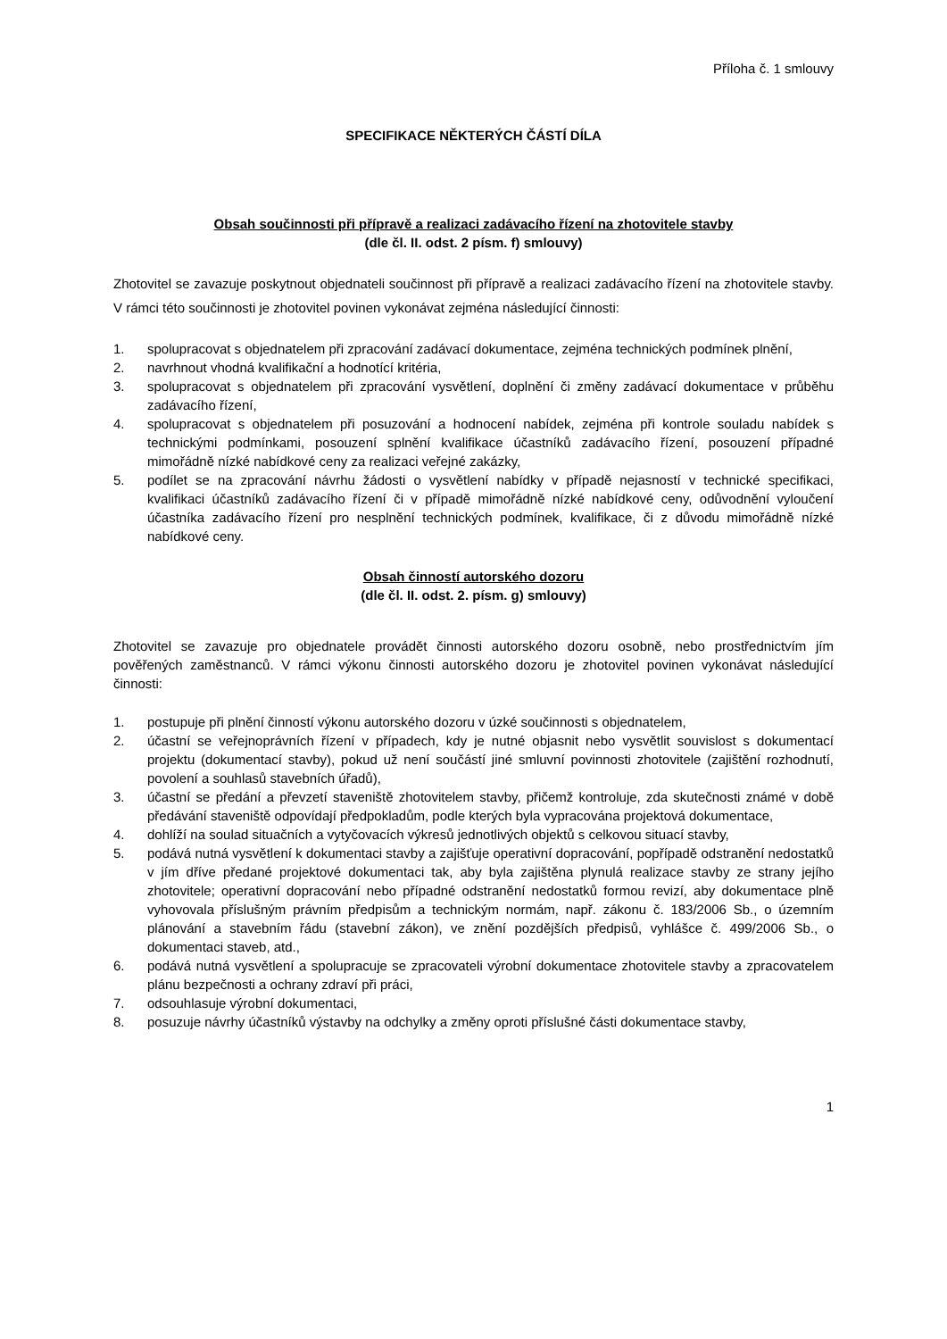Příloha č. 1 smlouvy
SPECIFIKACE NĚKTERÝCH ČÁSTÍ DÍLA
Obsah součinnosti při přípravě a realizaci zadávacího řízení na zhotovitele stavby
(dle čl. II. odst. 2 písm. f) smlouvy)
Zhotovitel se zavazuje poskytnout objednateli součinnost při přípravě a realizaci zadávacího řízení na zhotovitele stavby. V rámci této součinnosti je zhotovitel povinen vykonávat zejména následující činnosti:
1. spolupracovat s objednatelem při zpracování zadávací dokumentace, zejména technických podmínek plnění,
2. navrhnout vhodná kvalifikační a hodnotící kritéria,
3. spolupracovat s objednatelem při zpracování vysvětlení, doplnění či změny zadávací dokumentace v průběhu zadávacího řízení,
4. spolupracovat s objednatelem při posuzování a hodnocení nabídek, zejména při kontrole souladu nabídek s technickými podmínkami, posouzení splnění kvalifikace účastníků zadávacího řízení, posouzení případné mimořádně nízké nabídkové ceny za realizaci veřejné zakázky,
5. podílet se na zpracování návrhu žádosti o vysvětlení nabídky v případě nejasností v technické specifikaci, kvalifikaci účastníků zadávacího řízení či v případě mimořádně nízké nabídkové ceny, odůvodnění vyloučení účastníka zadávacího řízení pro nesplnění technických podmínek, kvalifikace, či z důvodu mimořádně nízké nabídkové ceny.
Obsah činností autorského dozoru
(dle čl. II. odst. 2. písm. g) smlouvy)
Zhotovitel se zavazuje pro objednatele provádět činnosti autorského dozoru osobně, nebo prostřednictvím jím pověřených zaměstnanců. V rámci výkonu činnosti autorského dozoru je zhotovitel povinen vykonávat následující činnosti:
1. postupuje při plnění činností výkonu autorského dozoru v úzké součinnosti s objednatelem,
2. účastní se veřejnoprávních řízení v případech, kdy je nutné objasnit nebo vysvětlit souvislost s dokumentací projektu (dokumentací stavby), pokud už není součástí jiné smluvní povinnosti zhotovitele (zajištění rozhodnutí, povolení a souhlasů stavebních úřadů),
3. účastní se předání a převzetí staveniště zhotovitelem stavby, přičemž kontroluje, zda skutečnosti známé v době předávání staveniště odpovídají předpokladům, podle kterých byla vypracována projektová dokumentace,
4. dohlíží na soulad situačních a vytyčovacích výkresů jednotlivých objektů s celkovou situací stavby,
5. podává nutná vysvětlení k dokumentaci stavby a zajišťuje operativní dopracování, popřípadě odstranění nedostatků v jím dříve předané projektové dokumentaci tak, aby byla zajištěna plynulá realizace stavby ze strany jejího zhotovitele; operativní dopracování nebo případné odstranění nedostatků formou revizí, aby dokumentace plně vyhovovala příslušným právním předpisům a technickým normám, např. zákonu č. 183/2006 Sb., o územním plánování a stavebním řádu (stavební zákon), ve znění pozdějších předpisů, vyhlášce č. 499/2006 Sb., o dokumentaci staveb, atd.,
6. podává nutná vysvětlení a spolupracuje se zpracovateli výrobní dokumentace zhotovitele stavby a zpracovatelem plánu bezpečnosti a ochrany zdraví při práci,
7. odsouhlasuje výrobní dokumentaci,
8. posuzuje návrhy účastníků výstavby na odchylky a změny oproti příslušné části dokumentace stavby,
1